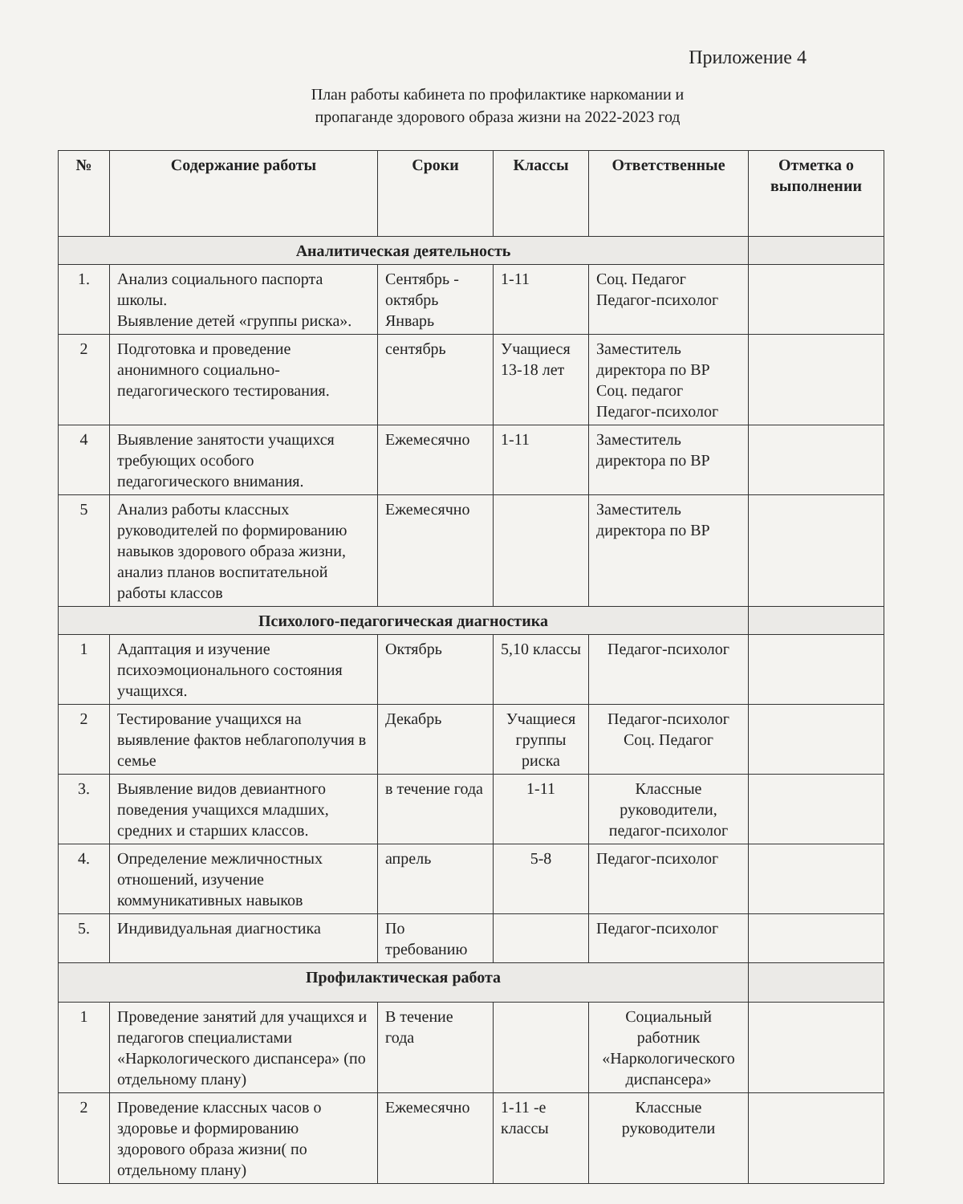Приложение 4
План работы кабинета по профилактике наркомании и
пропаганде здорового образа жизни на 2022-2023 год
| № | Содержание работы | Сроки | Классы | Ответственные | Отметка о выполнении |
| --- | --- | --- | --- | --- | --- |
| Аналитическая деятельность | | | | | |
| 1. | Анализ социального паспорта школы. Выявление детей «группы риска». | Сентябрь - октябрь Январь | 1-11 | Соц. Педагог Педагог-психолог | |
| 2 | Подготовка и проведение анонимного социально-педагогического тестирования. | сентябрь | Учащиеся 13-18 лет | Заместитель директора по ВР Соц. педагог Педагог-психолог | |
| 4 | Выявление занятости учащихся требующих особого педагогического внимания. | Ежемесячно | 1-11 | Заместитель директора по ВР | |
| 5 | Анализ работы классных руководителей по формированию навыков здорового образа жизни, анализ планов воспитательной работы классов | Ежемесячно | | Заместитель директора по ВР | |
| Психолого-педагогическая диагностика | | | | | |
| 1 | Адаптация и изучение психоэмоционального состояния учащихся. | Октябрь | 5,10 классы | Педагог-психолог | |
| 2 | Тестирование учащихся на выявление фактов неблагополучия в семье | Декабрь | Учащиеся группы риска | Педагог-психолог Соц. Педагог | |
| 3. | Выявление видов девиантного поведения учащихся младших, средних и старших классов. | в течение года | 1-11 | Классные руководители, педагог-психолог | |
| 4. | Определение межличностных отношений, изучение коммуникативных навыков | апрель | 5-8 | Педагог-психолог | |
| 5. | Индивидуальная диагностика | По требованию | | Педагог-психолог | |
| Профилактическая работа | | | | | |
| 1 | Проведение занятий для учащихся и педагогов специалистами «Наркологического диспансера» (по отдельному плану) | В течение года | | Социальный работник «Наркологического диспансера» | |
| 2 | Проведение классных часов о здоровье и формированию здорового образа жизни( по отдельному плану) | Ежемесячно | 1-11 -е классы | Классные руководители | |